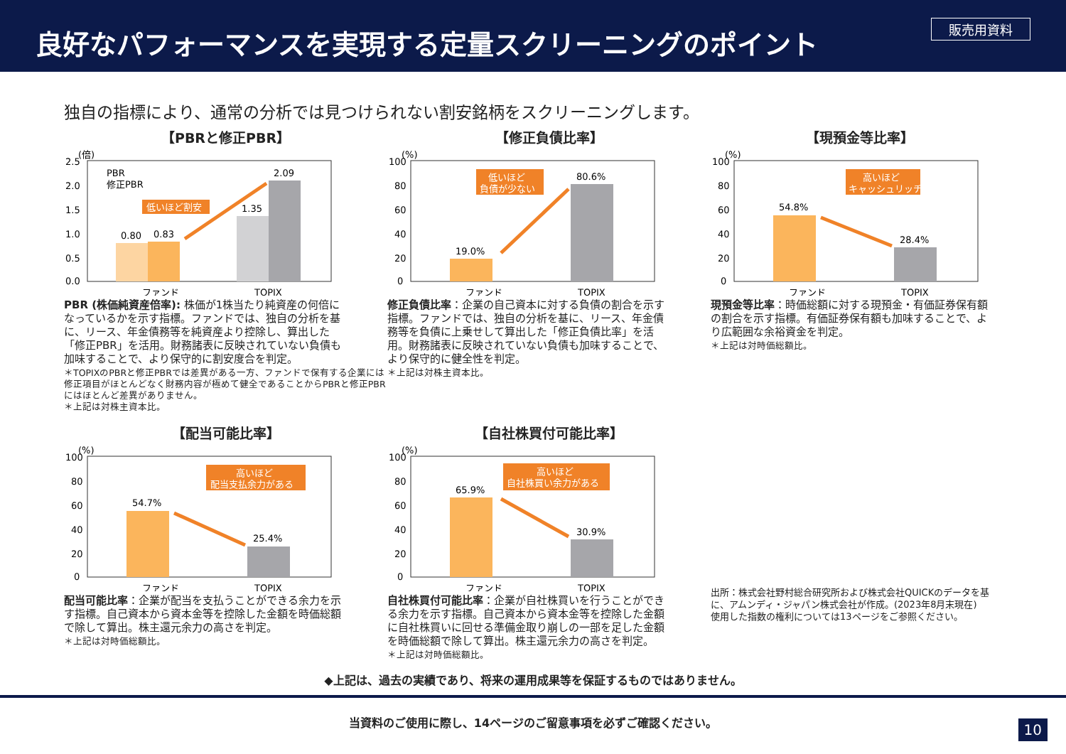良好なパフォーマンスを実現する定量スクリーニングのポイント
販売用資料
独自の指標により、通常の分析では見つけられない割安銘柄をスクリーニングします。
【PBRと修正PBR】
(倍)
2.5
2.0
1.5
1.0
0.5
0.0
0.80
0.83
1.35
2.09
ファンド
TOPIX
PBR
修正PBR
低いほど割安
PBR (株価純資産倍率): 株価が1株当たり純資産の何倍になっているかを示す指標。ファンドでは、独自の分析を基に、リース、年金債務等を純資産より控除し、算出した「修正PBR」を活用。財務諸表に反映されていない負債も加味することで、より保守的に割安度合を判定。
＊TOPIXのPBRと修正PBRでは差異がある一方、ファンドで保有する企業には修正項目がほとんどなく財務内容が極めて健全であることからPBRと修正PBRにはほとんど差異がありません。
＊上記は対株主資本比。
【修正負債比率】
(%)
100
80
60
40
20
0
19.0%
80.6%
ファンド
TOPIX
低いほど
負債が少ない
修正負債比率：企業の自己資本に対する負債の割合を示す指標。ファンドでは、独自の分析を基に、リース、年金債務等を負債に上乗せして算出した「修正負債比率」を活用。財務諸表に反映されていない負債も加味することで、より保守的に健全性を判定。
＊上記は対株主資本比。
【現預金等比率】
(%)
100
80
60
40
20
0
54.8%
28.4%
ファンド
TOPIX
高いほど
キャッシュリッチ
現預金等比率：時価総額に対する現預金・有価証券保有額の割合を示す指標。有価証券保有額も加味することで、より広範囲な余裕資金を判定。
＊上記は対時価総額比。
【配当可能比率】
(%)
100
80
60
40
20
0
54.7%
25.4%
ファンド
TOPIX
高いほど
配当支払余力がある
配当可能比率：企業が配当を支払うことができる余力を示す指標。自己資本から資本金等を控除した金額を時価総額で除して算出。株主還元余力の高さを判定。
＊上記は対時価総額比。
【自社株買付可能比率】
(%)
100
80
60
40
20
0
65.9%
30.9%
ファンド
TOPIX
高いほど
自社株買い余力がある
自社株買付可能比率：企業が自社株買いを行うことができる余力を示す指標。自己資本から資本金等を控除した金額に自社株買いに回せる準備金取り崩しの一部を足した金額を時価総額で除して算出。株主還元余力の高さを判定。
＊上記は対時価総額比。
出所：株式会社野村総合研究所および株式会社QUICKのデータを基に、アムンディ・ジャパン株式会社が作成。(2023年8月末現在)
使用した指数の権利については13ページをご参照ください。
◆上記は、過去の実績であり、将来の運用成果等を保証するものではありません。
当資料のご使用に際し、14ページのご留意事項を必ずご確認ください。
10